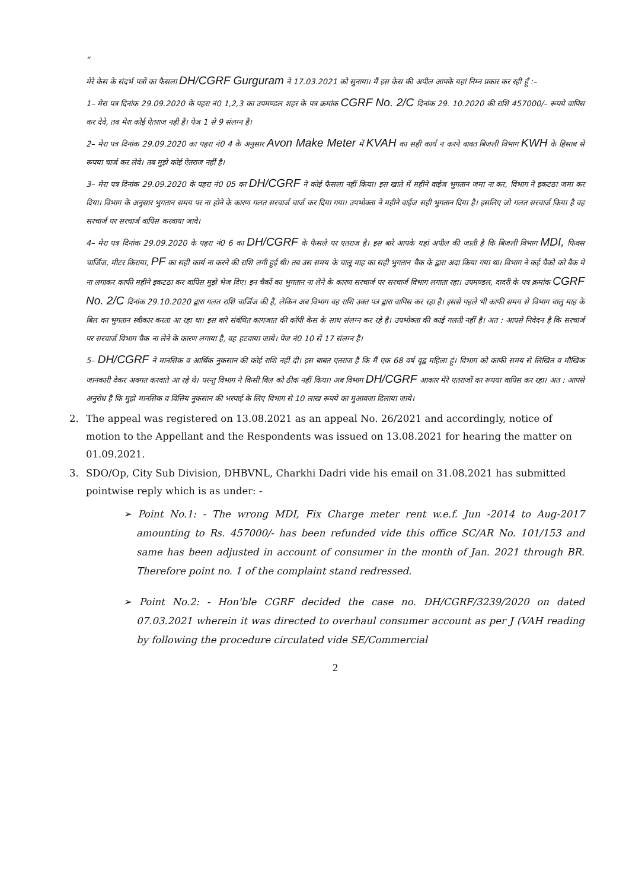“
मेरे केस के संदर्भ पत्रों का फैसला DH/CGRF Gurguram ने 17.03.2021 को सुनाया। मैं इस केस की अपील आपके यहां निम्न प्रकार कर रही हूँ :–
1– मेरा पत्र दिनांक 29.09.2020 के पहरा नं0 1,2,3 का उपमण्डल शहर के पत्र क्रमांक CGRF No. 2/C दिनांक 29. 10.2020 की राशि 457000/– रूपये वापिस कर देवे, तब मेरा कोई ऐतराज नही है। पेज 1 से 9 संलग्न है।
2– मेरा पत्र दिनांक 29.09.2020 का पहरा नं0 4 के अनुसार Avon Make Meter में KVAH का सही कार्य न करने बाबत बिजली विभाग KWH के हिसाब से रूपया चार्ज कर लेवे। तब मुझे कोई ऐतराज नहीं है।
3– मेरा पत्र दिनांक 29.09.2020 के पहरा नं0 05 का DH/CGRF ने कोई फैसला नहीं किया। इस खाते में महीने वाईज भुगतान जमा ना कर, विभाग ने इकटठा जमा कर दिया। विभाग के अनुसार भुगतान समय पर ना होने के कारण गलत सरचार्ज चार्ज कर दिया गया। उपभोक्ता ने महीने वाईज सही भुगतान दिया है। इसलिए जो गलत सरचार्ज किया है वह सरचार्ज पर सरचार्ज वापिस करवाया जावे।
4– मेरा पत्र दिनांक 29.09.2020 के पहरा नं0 6 का DH/CGRF के फैसले पर एतराज है। इस बारे आपके यहां अपील की जाती है कि बिजली विभाग MDI, फिक्स चार्जिज, मीटर किराया, PF का सही कार्य ना करने की राशि लगी हुई थी। तब उस समय के चालू माह का सही भुगतान चैक के द्वारा अदा किया गया था। विभाग ने कई चैको को बैक मे ना लगाकर काफी महीने इकटठा कर वापिस मुझे भेज दिए। इन चैकों का भुगतान ना लेने के कारण सरचार्ज पर सरचार्ज विभाग लगाता रहा। उपमण्डल, दादरी के पत्र क्रमांक CGRF No. 2/C दिनांक 29.10.2020 द्वारा गलत राशि चार्जिज की हैं, लेकिन अब विभाग वह राशि उक्त पत्र द्वारा वापिस कर रहा है। इससे पहले भी काफी समय से विभाग चालु माह के बिल का भुगतान स्वीकार करता आ रहा था। इस बारे संबंधित कागजात की कॉपी केस के साथ संलग्न कर रहे है। उपभोक्ता की काई गलती नहीं है। अत : आपसे निवेदन है कि सरचार्ज पर सरचार्ज विभाग चैक ना लेने के कारण लगाया है, वह हटवाया जाये। पेज नं0 10 सें 17 संलग्न है।
5– DH/CGRF ने मानसिक व आर्थिक नुकसान की कोई राशि नहीं दी। इस बाबत एतराज है कि मैं एक 68 वर्ष वृद्व महिला हूं। विभाग को काफी समय से लिखित व मौखिक जानकारी देकर अवगत करवाते आ रहे थे। परन्तु विभाग ने किसी बिल को ठीक नहीं किया। अब विभाग DH/CGRF आकार मेरे एतराजों का रूपया वापिस कर रहा। अत : आपसे अनुरोध है कि मुझे मानसिक व वित्तिय नुकसान की भरपाई के लिए विभाग से 10 लाख रूपये का मुआवजा दिलाया जाये।
2. The appeal was registered on 13.08.2021 as an appeal No. 26/2021 and accordingly, notice of motion to the Appellant and the Respondents was issued on 13.08.2021 for hearing the matter on 01.09.2021.
3. SDO/Op, City Sub Division, DHBVNL, Charkhi Dadri vide his email on 31.08.2021 has submitted pointwise reply which is as under: -
➢ Point No.1: - The wrong MDI, Fix Charge meter rent w.e.f. Jun -2014 to Aug-2017 amounting to Rs. 457000/- has been refunded vide this office SC/AR No. 101/153 and same has been adjusted in account of consumer in the month of Jan. 2021 through BR. Therefore point no. 1 of the complaint stand redressed.
➢ Point No.2: - Hon'ble CGRF decided the case no. DH/CGRF/3239/2020 on dated 07.03.2021 wherein it was directed to overhaul consumer account as per J (VAH reading by following the procedure circulated vide SE/Commercial
2